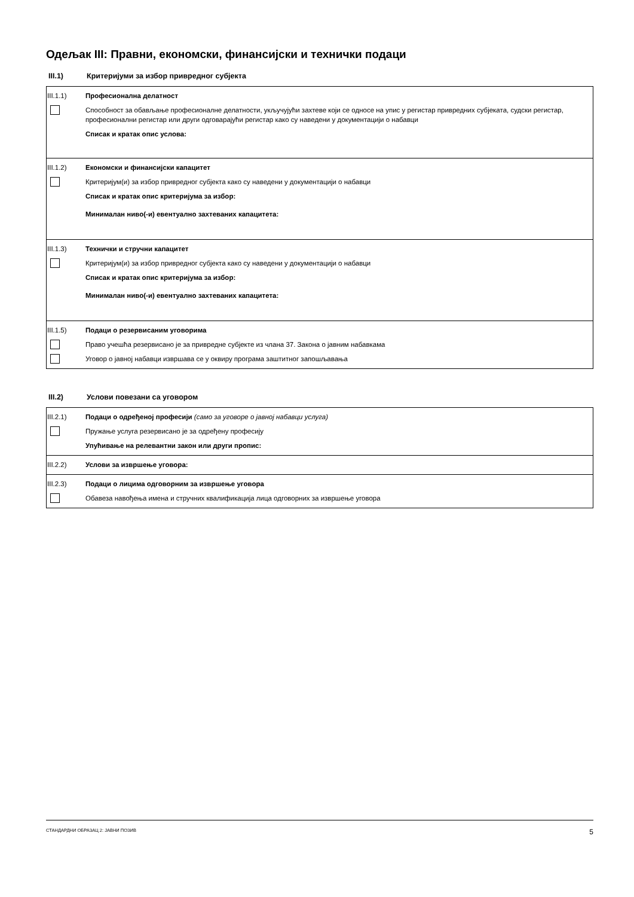Одељак III: Правни, економски, финансијски и технички подаци
III.1) Критеријуми за избор привредног субјекта
III.1.1) Професионална делатност
Способност за обављање професионалне делатности, укључујући захтеве који се односе на упис у регистар привредних субјеката, судски регистар, професионални регистар или други одговарајући регистар како су наведени у документацији о набавци
Списак и кратак опис услова:
III.1.2) Економски и финансијски капацитет
Критеријум(и) за избор привредног субјекта како су наведени у документацији о набавци
Списак и кратак опис критеријума за избор:
Минималан ниво(-и) евентуално захтеваних капацитета:
III.1.3) Технички и стручни капацитет
Критеријум(и) за избор привредног субјекта како су наведени у документацији о набавци
Списак и кратак опис критеријума за избор:
Минималан ниво(-и) евентуално захтеваних капацитета:
III.1.5) Подаци о резервисаним уговорима
Право учешћа резервисано је за привредне субјекте из члана 37. Закона о јавним набавкама
Уговор о јавној набавци извршава се у оквиру програма заштитног запошљавања
III.2) Услови повезани са уговором
III.2.1) Подаци о одређеној професији (само за уговоре о јавној набавци услуга)
Пружање услуга резервисано је за одређену професију
Упућивање на релевантни закон или други пропис:
III.2.2) Услови за извршење уговора:
III.2.3) Подаци о лицима одговорним за извршење уговора
Обавеза навођења имена и стручних квалификација лица одговорних за извршење уговора
СТАНДАРДНИ ОБРАЗАЦ 2: ЈАВНИ ПОЗИВ 5